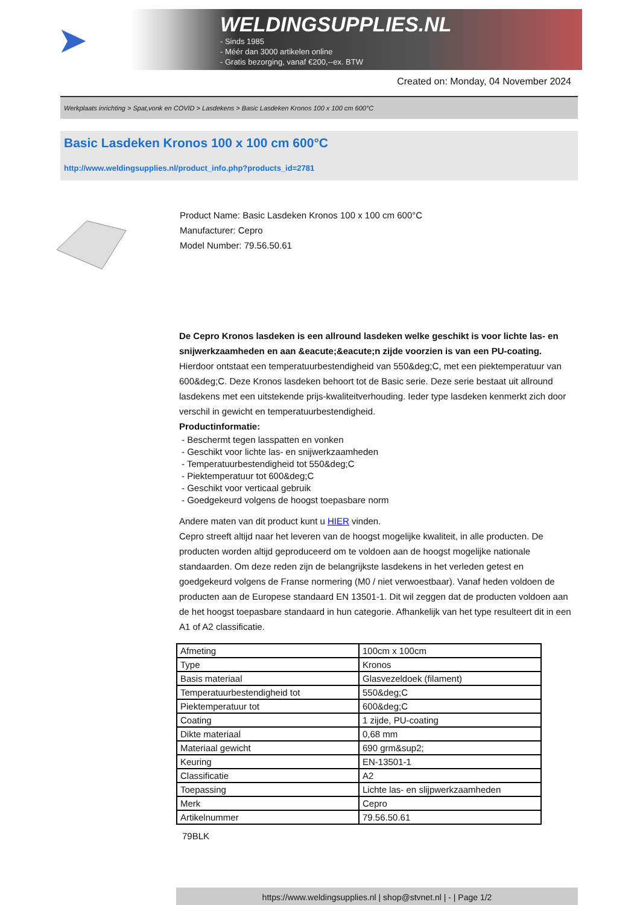➤
WELDINGSUPPLIES.NL
- Sinds 1985
- Méér dan 3000 artikelen online
- Gratis bezorging, vanaf €200,--ex. BTW
Created on: Monday, 04 November 2024
Werkplaats inrichting > Spat,vonk en COVID > Lasdekens > Basic Lasdeken Kronos 100 x 100 cm 600°C
Basic Lasdeken Kronos 100 x 100 cm 600°C
http://www.weldingsupplies.nl/product_info.php?products_id=2781
Product Name: Basic Lasdeken Kronos 100 x 100 cm 600°C
Manufacturer: Cepro
Model Number: 79.56.50.61
De Cepro Kronos lasdeken is een allround lasdeken welke geschikt is voor lichte las- en snijwerkzaamheden en aan &eacute;&eacute;n zijde voorzien is van een PU-coating. Hierdoor ontstaat een temperatuurbestendigheid van 550&deg;C, met een piektemperatuur van 600&deg;C. Deze Kronos lasdeken behoort tot de Basic serie. Deze serie bestaat uit allround lasdekens met een uitstekende prijs-kwaliteitverhouding. Ieder type lasdeken kenmerkt zich door verschil in gewicht en temperatuurbestendigheid.
Productinformatie:
- Beschermt tegen lasspatten en vonken
- Geschikt voor lichte las- en snijwerkzaamheden
- Temperatuurbestendigheid tot 550&deg;C
- Piektemperatuur tot 600&deg;C
- Geschikt voor verticaal gebruik
- Goedgekeurd volgens de hoogst toepasbare norm
Andere maten van dit product kunt u HIER vinden.
Cepro streeft altijd naar het leveren van de hoogst mogelijke kwaliteit, in alle producten. De producten worden altijd geproduceerd om te voldoen aan de hoogst mogelijke nationale standaarden. Om deze reden zijn de belangrijkste lasdekens in het verleden getest en goedgekeurd volgens de Franse normering (M0 / niet verwoestbaar). Vanaf heden voldoen de producten aan de Europese standaard EN 13501-1. Dit wil zeggen dat de producten voldoen aan de het hoogst toepasbare standaard in hun categorie. Afhankelijk van het type resulteert dit in een A1 of A2 classificatie.
| Afmeting | 100cm x 100cm |
| Type | Kronos |
| Basis materiaal | Glasvezeldoek (filament) |
| Temperatuurbestendigheid tot | 550&deg;C |
| Piektemperatuur tot | 600&deg;C |
| Coating | 1 zijde, PU-coating |
| Dikte materiaal | 0,68 mm |
| Materiaal gewicht | 690 grm&sup2; |
| Keuring | EN-13501-1 |
| Classificatie | A2 |
| Toepassing | Lichte las- en slijpwerkzaamheden |
| Merk | Cepro |
| Artikelnummer | 79.56.50.61 |
79BLK
https://www.weldingsupplies.nl | shop@stvnet.nl | - | Page 1/2